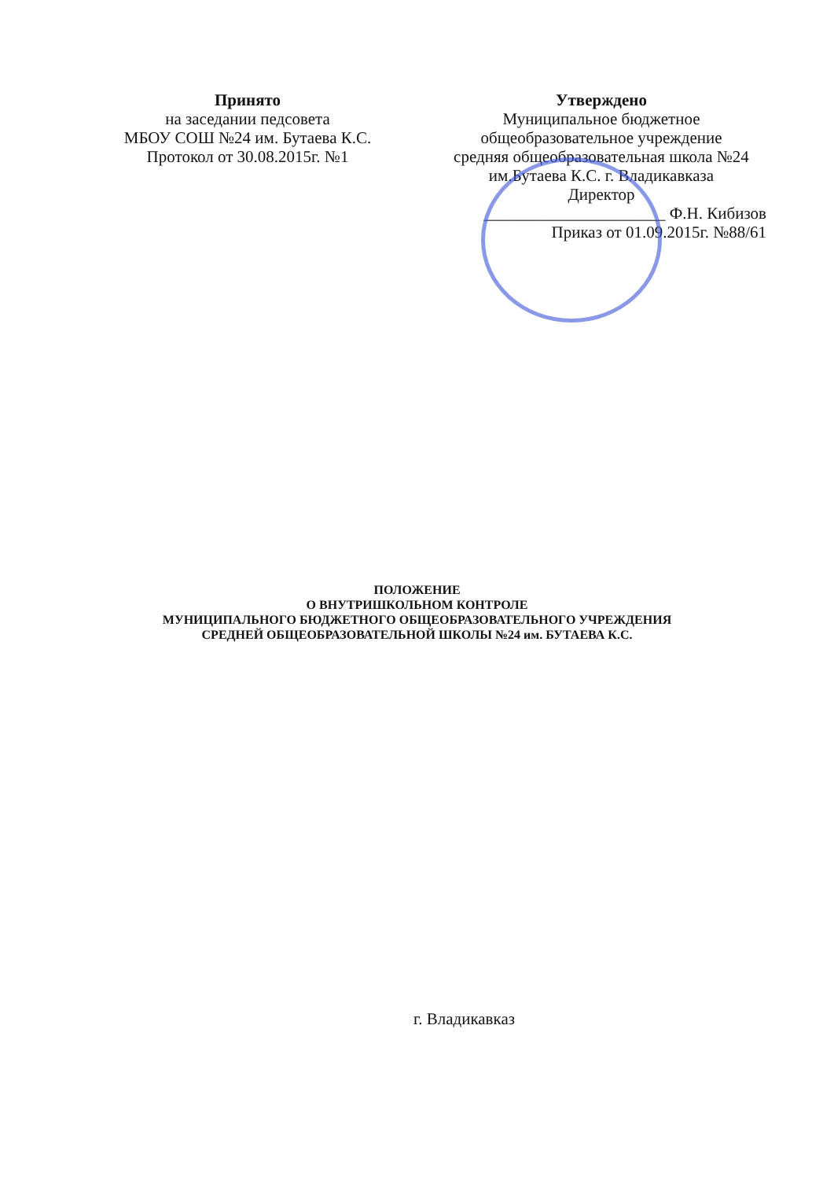Принято
на заседании педсовета
МБОУ СОШ №24 им. Бутаева К.С.
Протокол от 30.08.2015г. №1
Утверждено
Муниципальное бюджетное
общеобразовательное учреждение
средняя общеобразовательная школа №24
им.Бутаева К.С. г. Владикавказа
Директор
______________________ Ф.Н. Кибизов
Приказ от 01.09.2015г. №88/61
ПОЛОЖЕНИЕ
О ВНУТРИШКОЛЬНОМ КОНТРОЛЕ
МУНИЦИПАЛЬНОГО БЮДЖЕТНОГО ОБЩЕОБРАЗОВАТЕЛЬНОГО УЧРЕЖДЕНИЯ
СРЕДНЕЙ ОБЩЕОБРАЗОВАТЕЛЬНОЙ ШКОЛЫ №24 им. БУТАЕВА К.С.
г. Владикавказ